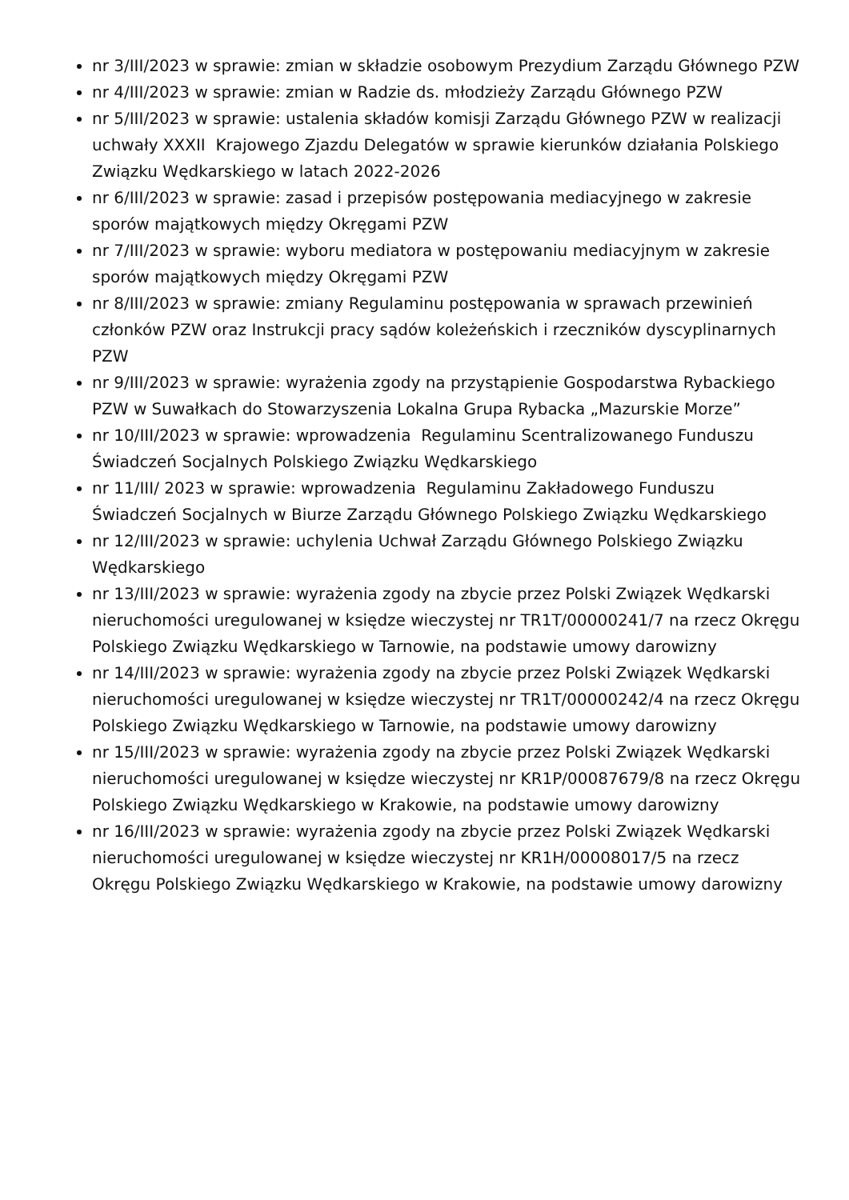nr 3/III/2023 w sprawie: zmian w składzie osobowym Prezydium Zarządu Głównego PZW
nr 4/III/2023 w sprawie: zmian w Radzie ds. młodzieży Zarządu Głównego PZW
nr 5/III/2023 w sprawie: ustalenia składów komisji Zarządu Głównego PZW w realizacji uchwały XXXII Krajowego Zjazdu Delegatów w sprawie kierunków działania Polskiego Związku Wędkarskiego w latach 2022-2026
nr 6/III/2023 w sprawie: zasad i przepisów postępowania mediacyjnego w zakresie sporów majątkowych między Okręgami PZW
nr 7/III/2023 w sprawie: wyboru mediatora w postępowaniu mediacyjnym w zakresie sporów majątkowych między Okręgami PZW
nr 8/III/2023 w sprawie: zmiany Regulaminu postępowania w sprawach przewinień członków PZW oraz Instrukcji pracy sądów koleżeńskich i rzeczników dyscyplinarnych PZW
nr 9/III/2023 w sprawie: wyrażenia zgody na przystąpienie Gospodarstwa Rybackiego PZW w Suwałkach do Stowarzyszenia Lokalna Grupa Rybacka „Mazurskie Morze”
nr 10/III/2023 w sprawie: wprowadzenia Regulaminu Scentralizowanego Funduszu Świadczeń Socjalnych Polskiego Związku Wędkarskiego
nr 11/III/ 2023 w sprawie: wprowadzenia Regulaminu Zakładowego Funduszu Świadczeń Socjalnych w Biurze Zarządu Głównego Polskiego Związku Wędkarskiego
nr 12/III/2023 w sprawie: uchylenia Uchwał Zarządu Głównego Polskiego Związku Wędkarskiego
nr 13/III/2023 w sprawie: wyrażenia zgody na zbycie przez Polski Związek Wędkarski nieruchomości uregulowanej w księdze wieczystej nr TR1T/00000241/7 na rzecz Okręgu Polskiego Związku Wędkarskiego w Tarnowie, na podstawie umowy darowizny
nr 14/III/2023 w sprawie: wyrażenia zgody na zbycie przez Polski Związek Wędkarski nieruchomości uregulowanej w księdze wieczystej nr TR1T/00000242/4 na rzecz Okręgu Polskiego Związku Wędkarskiego w Tarnowie, na podstawie umowy darowizny
nr 15/III/2023 w sprawie: wyrażenia zgody na zbycie przez Polski Związek Wędkarski nieruchomości uregulowanej w księdze wieczystej nr KR1P/00087679/8 na rzecz Okręgu Polskiego Związku Wędkarskiego w Krakowie, na podstawie umowy darowizny
nr 16/III/2023 w sprawie: wyrażenia zgody na zbycie przez Polski Związek Wędkarski nieruchomości uregulowanej w księdze wieczystej nr KR1H/00008017/5 na rzecz Okręgu Polskiego Związku Wędkarskiego w Krakowie, na podstawie umowy darowizny